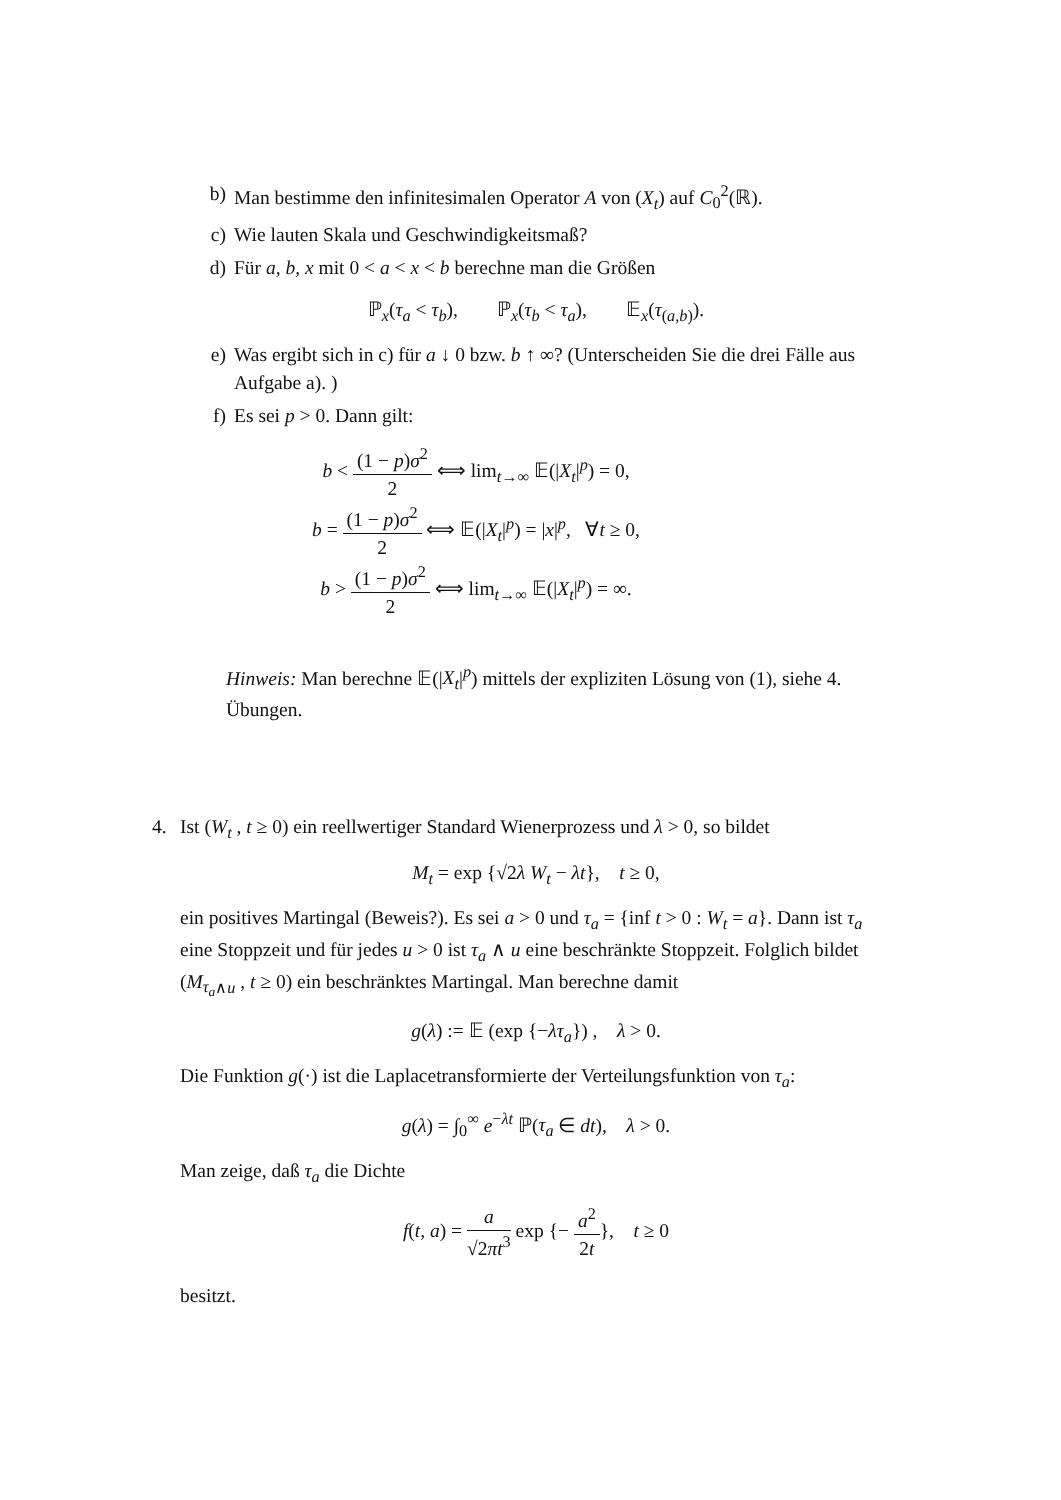b) Man bestimme den infinitesimalen Operator A von (X<sub>t</sub>) auf C<sub>0</sub><sup>2</sup>(ℝ).
c) Wie lauten Skala und Geschwindigkeitsmaß?
d) Für a, b, x mit 0 < a < x < b berechne man die Größen
ℙ<sub>x</sub>(τ<sub>a</sub> < τ<sub>b</sub>), ℙ<sub>x</sub>(τ<sub>b</sub> < τ<sub>a</sub>), 𝔼<sub>x</sub>(τ<sub>(a,b)</sub>).
e) Was ergibt sich in c) für a ↓ 0 bzw. b ↑ ∞? (Unterscheiden Sie die drei Fälle aus Aufgabe a). )
f) Es sei p > 0. Dann gilt:
b < (1 − p)σ<sup>2</sup> 2 ⟺ lim<sub>t→∞</sub> 𝔼(|X<sub>t</sub>|<sup>p</sup>) = 0,
b = (1 − p)σ<sup>2</sup> 2 ⟺ 𝔼(|X<sub>t</sub>|<sup>p</sup>) = |x|<sup>p</sup>, ∀t ≥ 0,
b > (1 − p)σ<sup>2</sup> 2 ⟺ lim<sub>t→∞</sub> 𝔼(|X<sub>t</sub>|<sup>p</sup>) = ∞.
Hinweis: Man berechne 𝔼(|X<sub>t</sub>|<sup>p</sup>) mittels der expliziten Lösung von (1), siehe 4. Übungen.
4. Ist (W<sub>t</sub> , t ≥ 0) ein reellwertiger Standard Wienerprozess und λ > 0, so bildet
M<sub>t</sub> = exp {√2λ W<sub>t</sub> − λt}, t ≥ 0,
ein positives Martingal (Beweis?). Es sei a > 0 und τ<sub>a</sub> = {inf t > 0 : W<sub>t</sub> = a}. Dann ist τ<sub>a</sub> eine Stoppzeit und für jedes u > 0 ist τ<sub>a</sub> ∧ u eine beschränkte Stoppzeit. Folglich bildet (M<sub>τ<sub>a</sub>∧u</sub> , t ≥ 0) ein beschränktes Martingal. Man berechne damit
g(λ) := 𝔼 (exp {−λτ<sub>a</sub>}) , λ > 0.
Die Funktion g(·) ist die Laplacetransformierte der Verteilungsfunktion von τ<sub>a</sub>:
g(λ) = ∫<sub>0</sub><sup>∞</sup> e<sup>−λt</sup> ℙ(τ<sub>a</sub> ∈ dt), λ > 0.
Man zeige, daß τ<sub>a</sub> die Dichte
f(t, a) = a √2πt<sup>3</sup> exp {− a<sup>2</sup> 2t}, t ≥ 0
besitzt.